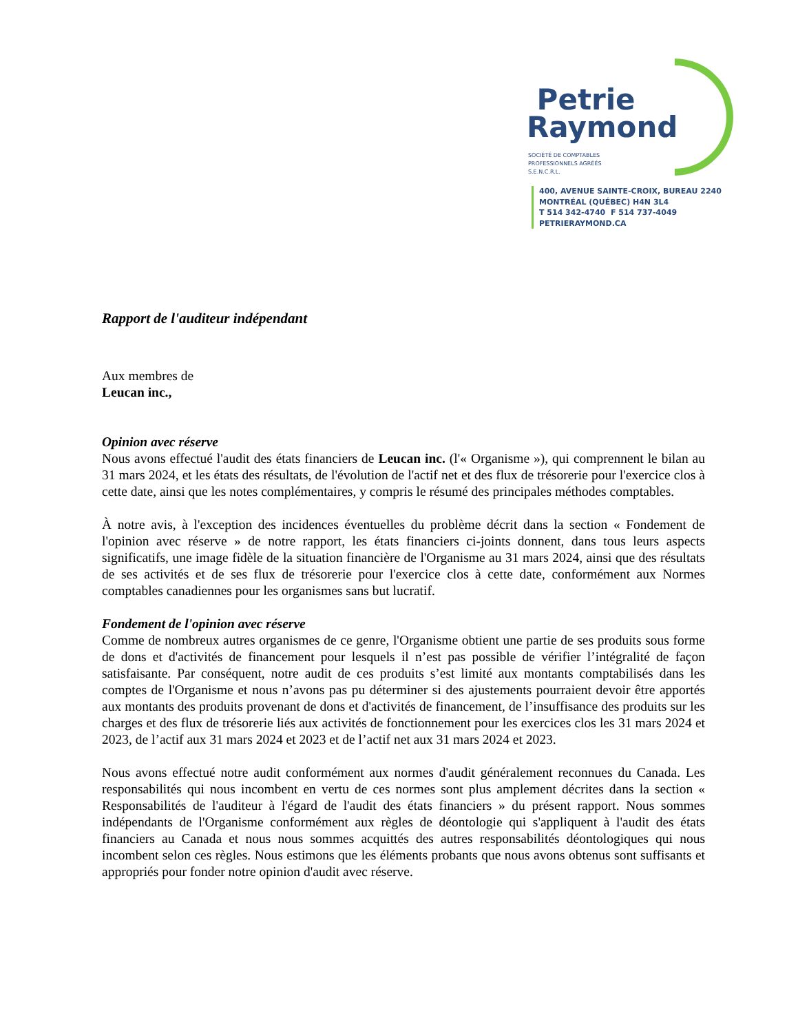Petrie
Raymond
SOCIÉTÉ DE COMPTABLES
PROFESSIONNELS AGRÉÉS
S.E.N.C.R.L.
400, AVENUE SAINTE-CROIX, BUREAU 2240
MONTRÉAL (QUÉBEC) H4N 3L4
T 514 342-4740 F 514 737-4049
PETRIERAYMOND.CA
Rapport de l'auditeur indépendant
Aux membres de
Leucan inc.,
Opinion avec réserve
Nous avons effectué l'audit des états financiers de Leucan inc. (l'« Organisme »), qui comprennent le bilan au 31 mars 2024, et les états des résultats, de l'évolution de l'actif net et des flux de trésorerie pour l'exercice clos à cette date, ainsi que les notes complémentaires, y compris le résumé des principales méthodes comptables.
À notre avis, à l'exception des incidences éventuelles du problème décrit dans la section « Fondement de l'opinion avec réserve » de notre rapport, les états financiers ci-joints donnent, dans tous leurs aspects significatifs, une image fidèle de la situation financière de l'Organisme au 31 mars 2024, ainsi que des résultats de ses activités et de ses flux de trésorerie pour l'exercice clos à cette date, conformément aux Normes comptables canadiennes pour les organismes sans but lucratif.
Fondement de l'opinion avec réserve
Comme de nombreux autres organismes de ce genre, l'Organisme obtient une partie de ses produits sous forme de dons et d'activités de financement pour lesquels il n’est pas possible de vérifier l’intégralité de façon satisfaisante. Par conséquent, notre audit de ces produits s’est limité aux montants comptabilisés dans les comptes de l'Organisme et nous n’avons pas pu déterminer si des ajustements pourraient devoir être apportés aux montants des produits provenant de dons et d'activités de financement, de l’insuffisance des produits sur les charges et des flux de trésorerie liés aux activités de fonctionnement pour les exercices clos les 31 mars 2024 et 2023, de l’actif aux 31 mars 2024 et 2023 et de l’actif net aux 31 mars 2024 et 2023.
Nous avons effectué notre audit conformément aux normes d'audit généralement reconnues du Canada. Les responsabilités qui nous incombent en vertu de ces normes sont plus amplement décrites dans la section « Responsabilités de l'auditeur à l'égard de l'audit des états financiers » du présent rapport. Nous sommes indépendants de l'Organisme conformément aux règles de déontologie qui s'appliquent à l'audit des états financiers au Canada et nous nous sommes acquittés des autres responsabilités déontologiques qui nous incombent selon ces règles. Nous estimons que les éléments probants que nous avons obtenus sont suffisants et appropriés pour fonder notre opinion d'audit avec réserve.